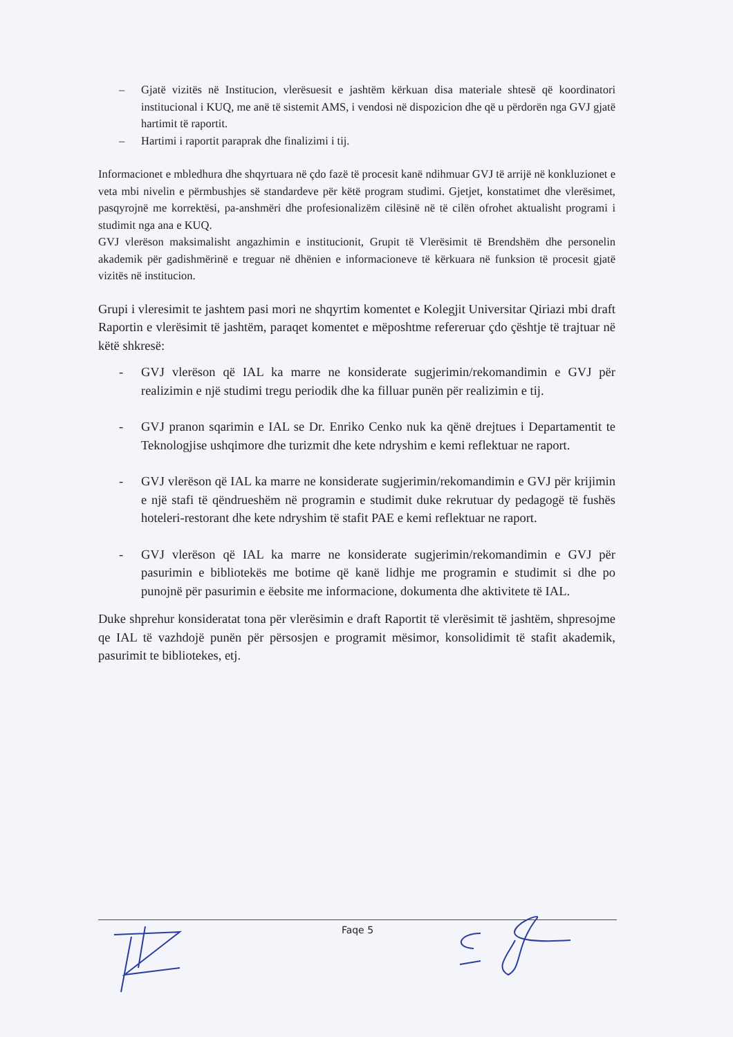– Gjatë vizitës në Institucion, vlerësuesit e jashtëm kërkuan disa materiale shtesë që koordinatori institucional i KUQ, me anë të sistemit AMS, i vendosi në dispozicion dhe që u përdorën nga GVJ gjatë hartimit të raportit.
– Hartimi i raportit paraprak dhe finalizimi i tij.
Informacionet e mbledhura dhe shqyrtuara në çdo fazë të procesit kanë ndihmuar GVJ të arrijë në konkluzionet e veta mbi nivelin e përmbushjes së standardeve për këtë program studimi. Gjetjet, konstatimet dhe vlerësimet, pasqyrojnë me korrektësi, pa-anshmëri dhe profesionalizëm cilësinë në të cilën ofrohet aktualisht programi i studimit nga ana e KUQ.
GVJ vlerëson maksimalisht angazhimin e institucionit, Grupit të Vlerësimit të Brendshëm dhe personelin akademik për gadishmërinë e treguar në dhënien e informacioneve të kërkuara në funksion të procesit gjatë vizitës në institucion.
Grupi i vleresimit te jashtem pasi mori ne shqyrtim komentet e Kolegjit Universitar Qiriazi mbi draft Raportin e vlerësimit të jashtëm, paraqet komentet e mëposhtme refereruar çdo çështje të trajtuar në këtë shkresë:
- GVJ vlerëson që IAL ka marre ne konsiderate sugjerimin/rekomandimin e GVJ për realizimin e një studimi tregu periodik dhe ka filluar punën për realizimin e tij.
- GVJ pranon sqarimin e IAL se Dr. Enriko Cenko nuk ka qënë drejtues i Departamentit te Teknologjise ushqimore dhe turizmit dhe kete ndryshim e kemi reflektuar ne raport.
- GVJ vlerëson që IAL ka marre ne konsiderate sugjerimin/rekomandimin e GVJ për krijimin e një stafi të qëndrueshëm në programin e studimit duke rekrutuar dy pedagogë të fushës hoteleri-restorant dhe kete ndryshim të stafit PAE e kemi reflektuar ne raport.
- GVJ vlerëson që IAL ka marre ne konsiderate sugjerimin/rekomandimin e GVJ për pasurimin e bibliotekës me botime që kanë lidhje me programin e studimit si dhe po punojnë për pasurimin e ëebsite me informacione, dokumenta dhe aktivitete të IAL.
Duke shprehur konsideratat tona për vlerësimin e draft Raportit të vlerësimit të jashtëm, shpresojme qe IAL të vazhdojë punën për përsosjen e programit mësimor, konsolidimit të stafit akademik, pasurimit te bibliotekes, etj.
Faqe 5